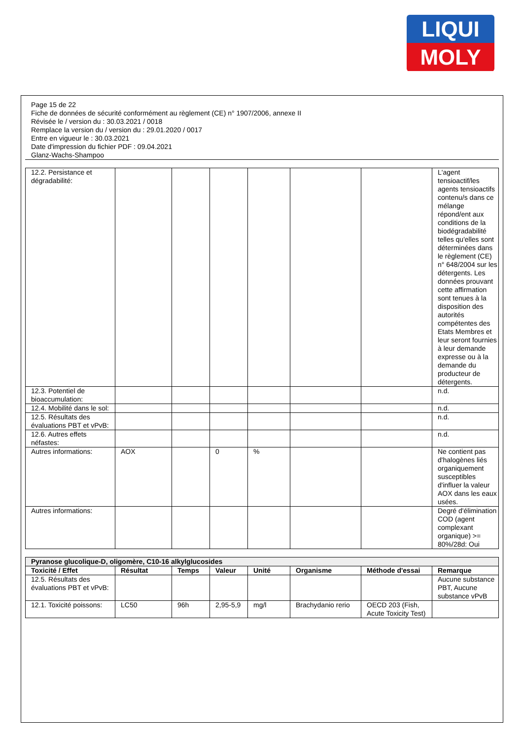LIQUI
MOLY
Page 15 de 22
Fiche de données de sécurité conformément au règlement (CE) n° 1907/2006, annexe II
Révisée le / version du : 30.03.2021 / 0018
Remplace la version du / version du : 29.01.2020 / 0017
Entre en vigueur le : 30.03.2021
Date d'impression du fichier PDF : 09.04.2021
Glanz-Wachs-Shampoo
| 12.2. Persistance et dégradabilité: | | | | | | | L'agent tensioactif/les agents tensioactifs contenu/s dans ce mélange répond/ent aux conditions de la biodégradabilité telles qu'elles sont déterminées dans le règlement (CE) n° 648/2004 sur les détergents. Les données prouvant cette affirmation sont tenues à la disposition des autorités compétentes des Etats Membres et leur seront fournies à leur demande expresse ou à la demande du producteur de détergents. |
| 12.3. Potentiel de bioaccumulation: | | | | | | | n.d. |
| 12.4. Mobilité dans le sol: | | | | | | | n.d. |
| 12.5. Résultats des évaluations PBT et vPvB: | | | | | | | n.d. |
| 12.6. Autres effets néfastes: | | | | | | | n.d. |
| Autres informations: | AOX | | 0 | % | | | Ne contient pas d'halogènes liés organiquement susceptibles d'influer la valeur AOX dans les eaux usées. |
| Autres informations: | | | | | | | Degré d'élimination COD (agent complexant organique) >= 80%/28d: Oui |
| Pyranose glucolique-D, oligomère, C10-16 alkylglucosides | | | | | | | |
| --- | --- | --- | --- | --- | --- | --- | --- |
| Toxicité / Effet | Résultat | Temps | Valeur | Unité | Organisme | Méthode d'essai | Remarque |
| 12.5. Résultats des évaluations PBT et vPvB: | | | | | | | Aucune substance PBT, Aucune substance vPvB |
| 12.1. Toxicité poissons: | LC50 | 96h | 2,95-5,9 | mg/l | Brachydanio rerio | OECD 203 (Fish, Acute Toxicity Test) | |